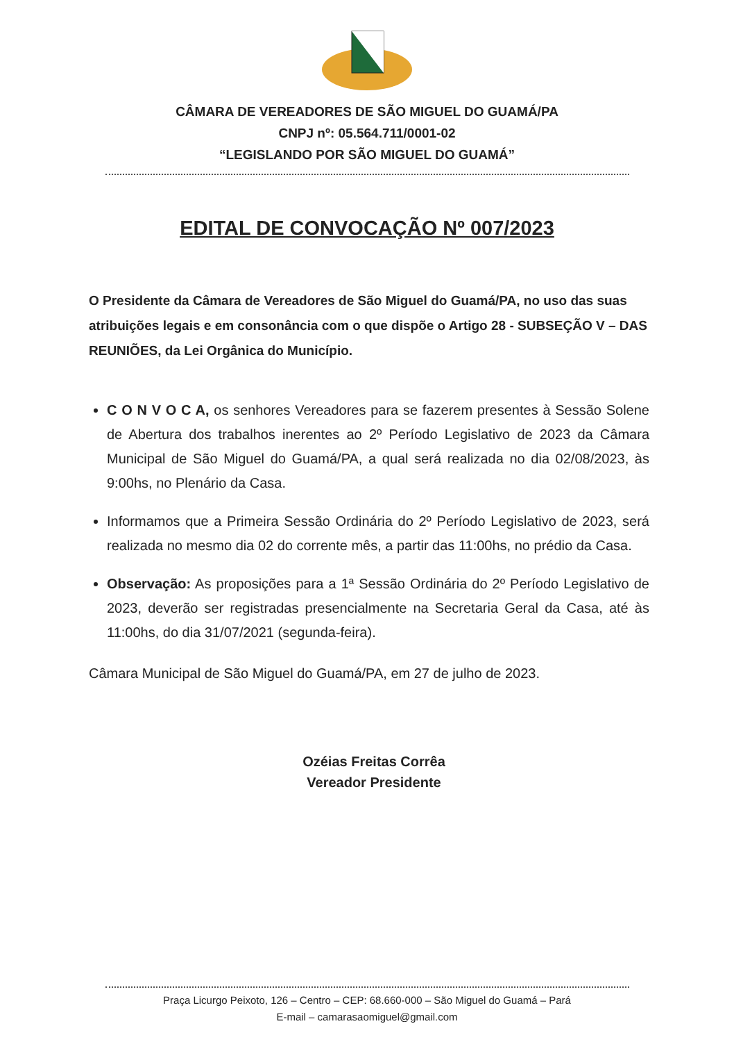CÂMARA DE VEREADORES DE SÃO MIGUEL DO GUAMÁ/PA
CNPJ nº: 05.564.711/0001-02
“LEGISLANDO POR SÃO MIGUEL DO GUAMÁ”
EDITAL DE CONVOCAÇÃO Nº 007/2023
O Presidente da Câmara de Vereadores de São Miguel do Guamá/PA, no uso das suas atribuições legais e em consonância com o que dispõe o Artigo 28 - SUBSEÇÃO V – DAS REUNIÕES, da Lei Orgânica do Município.
C O N V O C A, os senhores Vereadores para se fazerem presentes à Sessão Solene de Abertura dos trabalhos inerentes ao 2º Período Legislativo de 2023 da Câmara Municipal de São Miguel do Guamá/PA, a qual será realizada no dia 02/08/2023, às 9:00hs, no Plenário da Casa.
Informamos que a Primeira Sessão Ordinária do 2º Período Legislativo de 2023, será realizada no mesmo dia 02 do corrente mês, a partir das 11:00hs, no prédio da Casa.
Observação: As proposições para a 1ª Sessão Ordinária do 2º Período Legislativo de 2023, deverão ser registradas presencialmente na Secretaria Geral da Casa, até às 11:00hs, do dia 31/07/2021 (segunda-feira).
Câmara Municipal de São Miguel do Guamá/PA, em 27 de julho de 2023.
Ozéias Freitas Corrêa
Vereador Presidente
Praça Licurgo Peixoto, 126 – Centro – CEP: 68.660-000 – São Miguel do Guamá – Pará
E-mail – camarasaomiguel@gmail.com